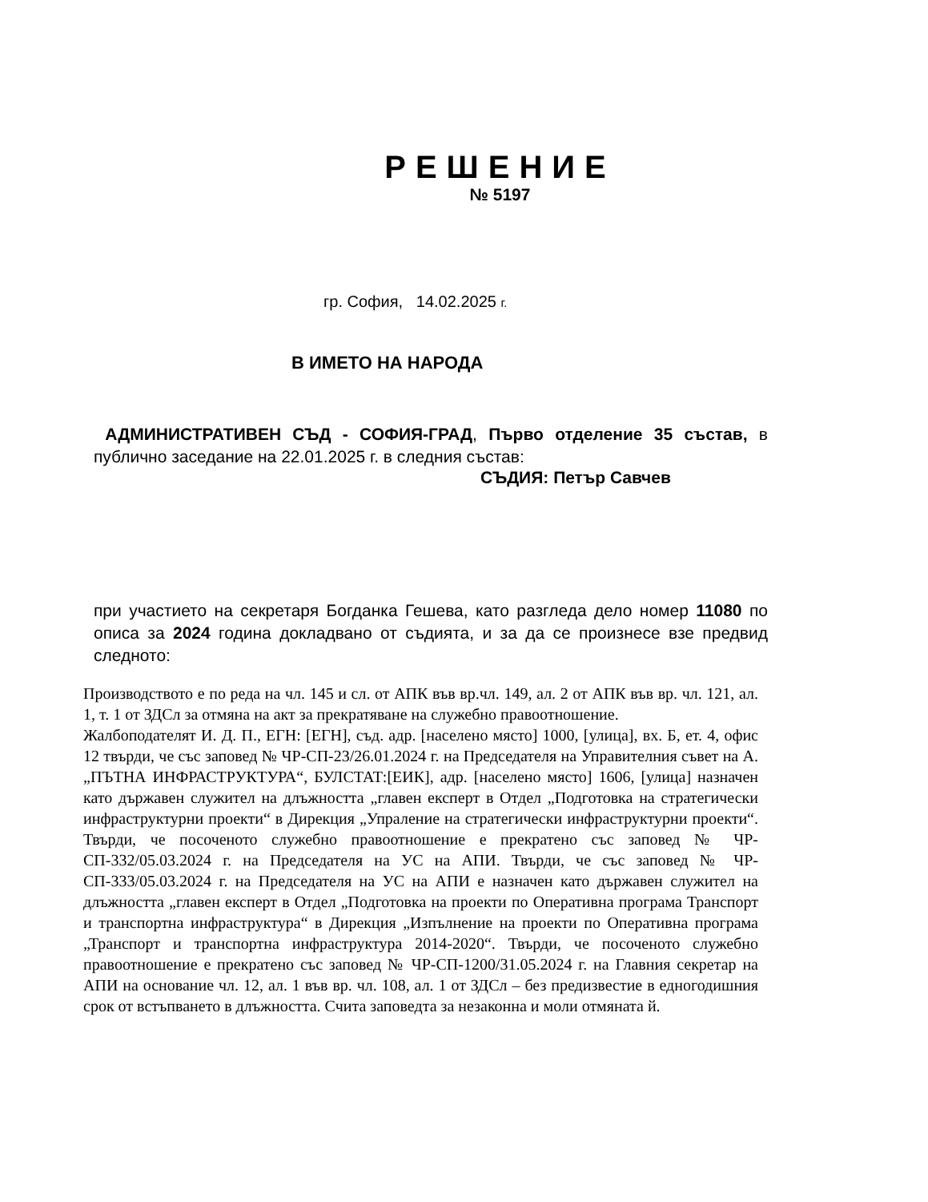РЕШЕНИЕ
№ 5197
гр. София, 14.02.2025 г.
В ИМЕТО НА НАРОДА
АДМИНИСТРАТИВЕН СЪД - СОФИЯ-ГРАД, Първо отделение 35 състав, в публично заседание на 22.01.2025 г. в следния състав:
СЪДИЯ: Петър Савчев
при участието на секретаря Богданка Гешева, като разгледа дело номер 11080 по описа за 2024 година докладвано от съдията, и за да се произнесе взе предвид следното:
Производството е по реда на чл. 145 и сл. от АПК във вр.чл. 149, ал. 2 от АПК във вр. чл. 121, ал. 1, т. 1 от ЗДСл за отмяна на акт за прекратяване на служебно правоотношение.
Жалбоподателят И. Д. П., ЕГН: [ЕГН], съд. адр. [населено място] 1000, [улица], вх. Б, ет. 4, офис 12 твърди, че със заповед № ЧР-СП-23/26.01.2024 г. на Председателя на Управителния съвет на А. „ПЪТНА ИНФРАСТРУКТУРА“, БУЛСТАТ:[ЕИК], адр. [населено място] 1606, [улица] назначен като държавен служител на длъжността „главен експерт в Отдел „Подготовка на стратегически инфраструктурни проекти“ в Дирекция „Упраление на стратегически инфраструктурни проекти“. Твърди, че посоченото служебно правоотношение е прекратено със заповед № ЧР-СП-332/05.03.2024 г. на Председателя на УС на АПИ. Твърди, че със заповед № ЧР-СП-333/05.03.2024 г. на Председателя на УС на АПИ е назначен като държавен служител на длъжността „главен експерт в Отдел „Подготовка на проекти по Оперативна програма Транспорт и транспортна инфраструктура“ в Дирекция „Изпълнение на проекти по Оперативна програма „Транспорт и транспортна инфраструктура 2014-2020“. Твърди, че посоченото служебно правоотношение е прекратено със заповед № ЧР-СП-1200/31.05.2024 г. на Главния секретар на АПИ на основание чл. 12, ал. 1 във вр. чл. 108, ал. 1 от ЗДСл – без предизвестие в едногодишния срок от встъпването в длъжността. Счита заповедта за незаконна и моли отмяната й.